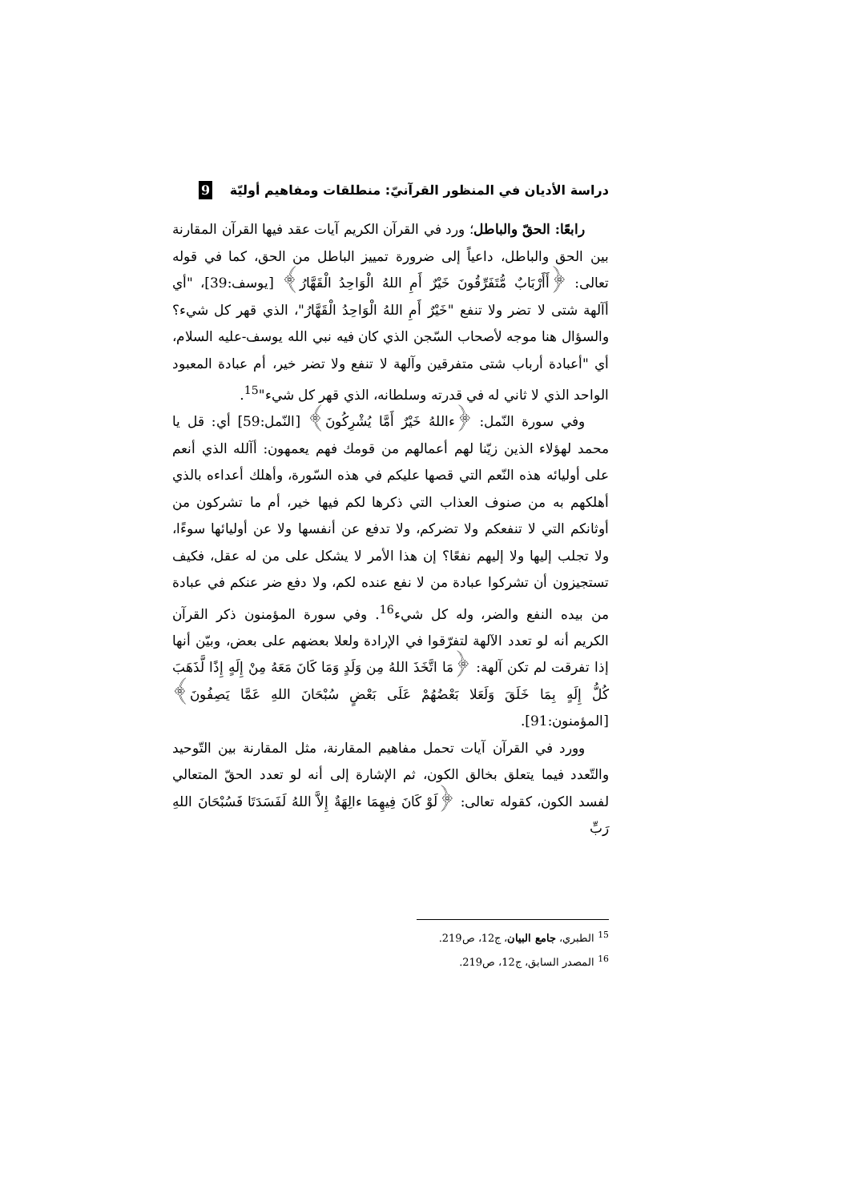دراسة الأديان في المنظور القرآنيّ: منطلقات ومفاهيم أوليّة 9
رابعًا: الحقّ والباطل؛ ورد في القرآن الكريم آيات عقد فيها القرآن المقارنة بين الحق والباطل، داعياً إلى ضرورة تمييز الباطل من الحق، كما في قوله تعالى: ﴿أَأَرْبَابٌ مُّتَفَرِّقُونَ خَيْرٌ أَمِ اللهُ الْوَاحِدُ الْقَهَّارُ﴾ [يوسف:39]، "أي أآلهة شتى لا تضر ولا تنفع "خَيْرٌ أَمِ اللهُ الْوَاحِدُ الْقَهَّارُ"، الذي قهر كل شيء؟ والسؤال هنا موجه لأصحاب السّجن الذي كان فيه نبي الله يوسف-عليه السلام، أي "أعبادة أرباب شتى متفرقين وآلهة لا تنفع ولا تضر خير، أم عبادة المعبود الواحد الذي لا ثاني له في قدرته وسلطانه، الذي قهر كل شيء"<sup>15</sup>.
وفي سورة النّمل: ﴿ءاللهُ خَيْرٌ أَمَّا يُشْرِكُونَ﴾ [النّمل:59] أي: قل يا محمد لهؤلاء الذين زيّنا لهم أعمالهم من قومك فهم يعمهون: أآلله الذي أنعم على أوليائه هذه النّعم التي قصها عليكم في هذه السّورة، وأهلك أعداءه بالذي أهلكهم به من صنوف العذاب التي ذكرها لكم فيها خير، أم ما تشركون من أوثانكم التي لا تنفعكم ولا تضركم، ولا تدفع عن أنفسها ولا عن أوليائها سوءًا، ولا تجلب إليها ولا إليهم نفعًا؟ إن هذا الأمر لا يشكل على من له عقل، فكيف تستجيزون أن تشركوا عبادة من لا نفع عنده لكم، ولا دفع ضر عنكم في عبادة من بيده النفع والضر، وله كل شيء<sup>16</sup>. وفي سورة المؤمنون ذكر القرآن الكريم أنه لو تعدد الآلهة لتفرّقوا في الإرادة ولعلا بعضهم على بعض، وبيّن أنها إذا تفرقت لم تكن آلهة: ﴿مَا اتَّخَذَ اللهُ مِن وَلَدٍ وَمَا كَانَ مَعَهُ مِنْ إِلَهٍ إِذًا لَّذَهَبَ كُلُّ إِلَهٍ بِمَا خَلَقَ وَلَعَلا بَعْضُهُمْ عَلَى بَعْضٍ سُبْحَانَ اللهِ عَمَّا يَصِفُونَ﴾ [المؤمنون:91].
وورد في القرآن آيات تحمل مفاهيم المقارنة، مثل المقارنة بين التّوحيد والتّعدد فيما يتعلق بخالق الكون، ثم الإشارة إلى أنه لو تعدد الحقّ المتعالي لفسد الكون، كقوله تعالى: ﴿لَوْ كَانَ فِيهِمَا ءالِهَةٌ إِلاَّ اللهُ لَفَسَدَتَا فَسُبْحَانَ اللهِ رَبِّ
<sup>15</sup> الطبري، جامع البيان، ج12، ص219.
<sup>16</sup> المصدر السابق، ج12، ص219.